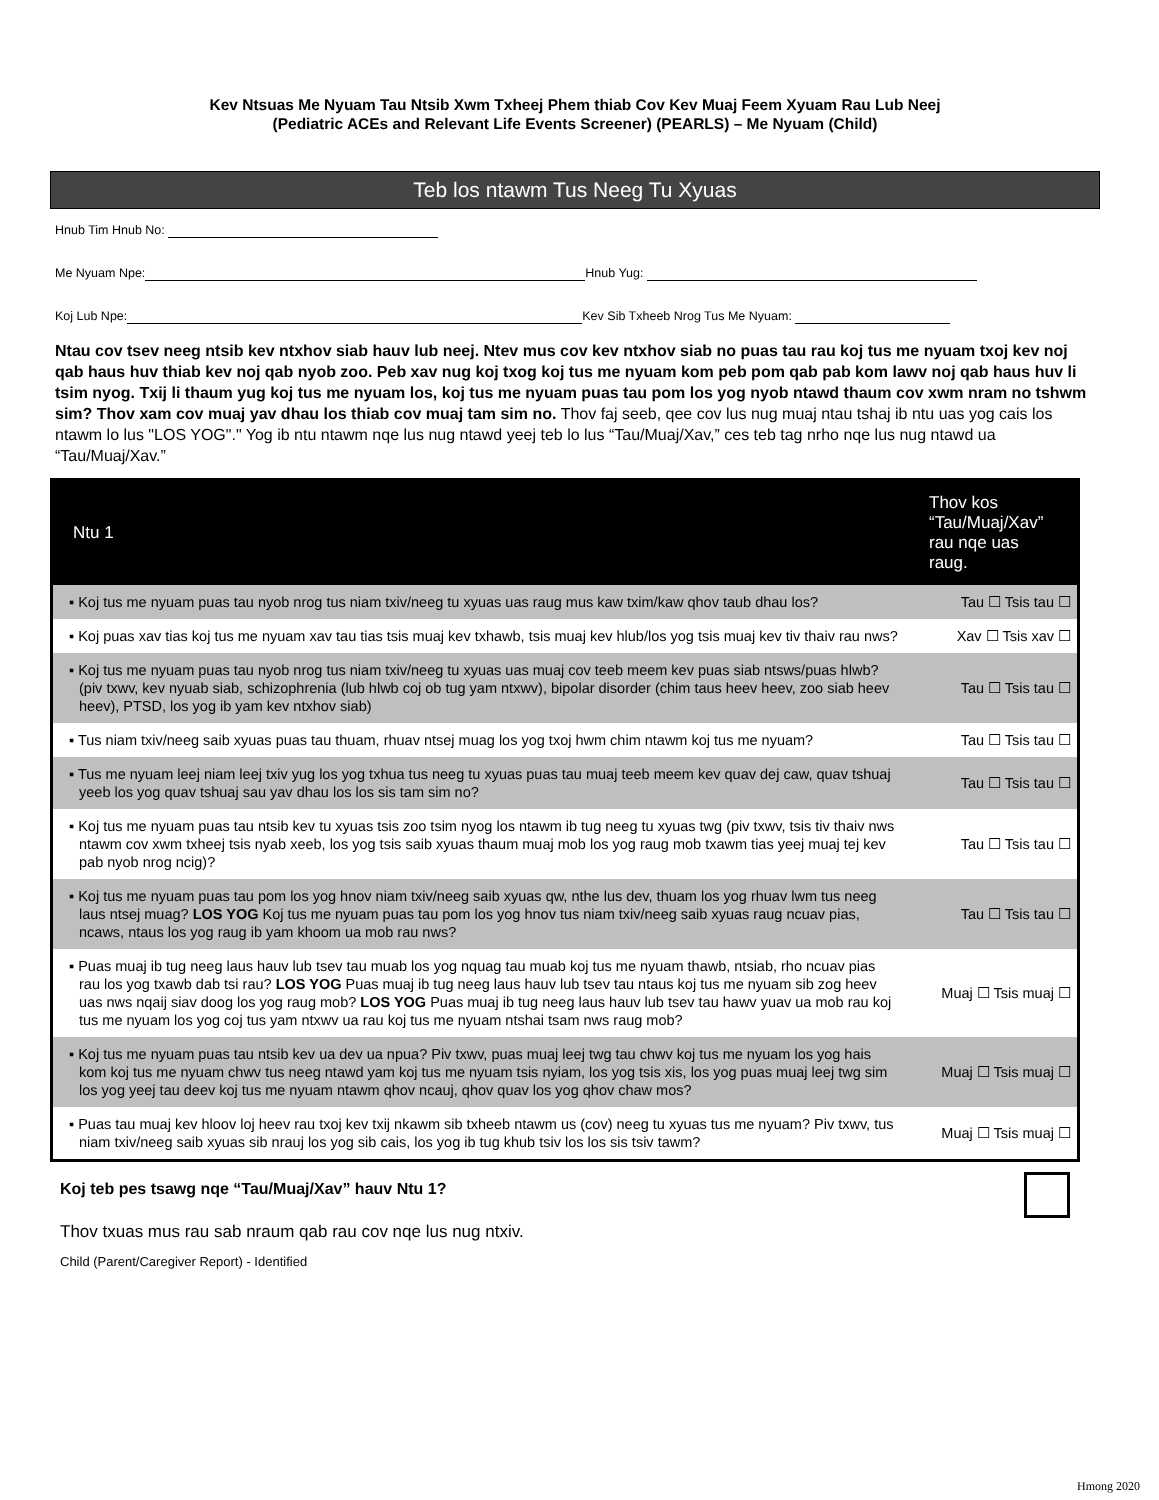Kev Ntsuas Me Nyuam Tau Ntsib Xwm Txheej Phem thiab Cov Kev Muaj Feem Xyuam Rau Lub Neej
(Pediatric ACEs and Relevant Life Events Screener) (PEARLS) – Me Nyuam (Child)
Teb los ntawm Tus Neeg Tu Xyuas
Hnub Tim Hnub No:
Me Nyuam Npe: Hnub Yug:
Koj Lub Npe: Kev Sib Txheeb Nrog Tus Me Nyuam:
Ntau cov tsev neeg ntsib kev ntxhov siab hauv lub neej. Ntev mus cov kev ntxhov siab no puas tau rau koj tus me nyuam txoj kev noj qab haus huv thiab kev noj qab nyob zoo. Peb xav nug koj txog koj tus me nyuam kom peb pom qab pab kom lawv noj qab haus huv li tsim nyog. Txij li thaum yug koj tus me nyuam los, koj tus me nyuam puas tau pom los yog nyob ntawd thaum cov xwm nram no tshwm sim? Thov xam cov muaj yav dhau los thiab cov muaj tam sim no. Thov faj seeb, qee cov lus nug muaj ntau tshaj ib ntu uas yog cais los ntawm lo lus "LOS YOG"." Yog ib ntu ntawm nqe lus nug ntawd yeej teb lo lus “Tau/Muaj/Xav,” ces teb tag nrho nqe lus nug ntawd ua “Tau/Muaj/Xav.”
| Ntu 1 | Thov kos “Tau/Muaj/Xav” rau nqe uas raug. |
| --- | --- |
| ▪ Koj tus me nyuam puas tau nyob nrog tus niam txiv/neeg tu xyuas uas raug mus kaw txim/kaw qhov taub dhau los? | Tau ☐ Tsis tau ☐ |
| ▪ Koj puas xav tias koj tus me nyuam xav tau tias tsis muaj kev txhawb, tsis muaj kev hlub/los yog tsis muaj kev tiv thaiv rau nws? | Xav ☐ Tsis xav ☐ |
| ▪ Koj tus me nyuam puas tau nyob nrog tus niam txiv/neeg tu xyuas uas muaj cov teeb meem kev puas siab ntsws/puas hlwb? (piv txwv, kev nyuab siab, schizophrenia (lub hlwb coj ob tug yam ntxwv), bipolar disorder (chim taus heev heev, zoo siab heev heev), PTSD, los yog ib yam kev ntxhov siab) | Tau ☐ Tsis tau ☐ |
| ▪ Tus niam txiv/neeg saib xyuas puas tau thuam, rhuav ntsej muag los yog txoj hwm chim ntawm koj tus me nyuam? | Tau ☐ Tsis tau ☐ |
| ▪ Tus me nyuam leej niam leej txiv yug los yog txhua tus neeg tu xyuas puas tau muaj teeb meem kev quav dej caw, quav tshuaj yeeb los yog quav tshuaj sau yav dhau los los sis tam sim no? | Tau ☐ Tsis tau ☐ |
| ▪ Koj tus me nyuam puas tau ntsib kev tu xyuas tsis zoo tsim nyog los ntawm ib tug neeg tu xyuas twg (piv txwv, tsis tiv thaiv nws ntawm cov xwm txheej tsis nyab xeeb, los yog tsis saib xyuas thaum muaj mob los yog raug mob txawm tias yeej muaj tej kev pab nyob nrog ncig)? | Tau ☐ Tsis tau ☐ |
| ▪ Koj tus me nyuam puas tau pom los yog hnov niam txiv/neeg saib xyuas qw, nthe lus dev, thuam los yog rhuav lwm tus neeg laus ntsej muag? LOS YOG Koj tus me nyuam puas tau pom los yog hnov tus niam txiv/neeg saib xyuas raug ncuav pias, ncaws, ntaus los yog raug ib yam khoom ua mob rau nws? | Tau ☐ Tsis tau ☐ |
| ▪ Puas muaj ib tug neeg laus hauv lub tsev tau muab los yog nquag tau muab koj tus me nyuam thawb, ntsiab, rho ncuav pias rau los yog txawb dab tsi rau? LOS YOG Puas muaj ib tug neeg laus hauv lub tsev tau ntaus koj tus me nyuam sib zog heev uas nws nqaij siav doog los yog raug mob? LOS YOG Puas muaj ib tug neeg laus hauv lub tsev tau hawv yuav ua mob rau koj tus me nyuam los yog coj tus yam ntxwv ua rau koj tus me nyuam ntshai tsam nws raug mob? | Muaj ☐ Tsis muaj ☐ |
| ▪ Koj tus me nyuam puas tau ntsib kev ua dev ua npua? Piv txwv, puas muaj leej twg tau chwv koj tus me nyuam los yog hais kom koj tus me nyuam chwv tus neeg ntawd yam koj tus me nyuam tsis nyiam, los yog tsis xis, los yog puas muaj leej twg sim los yog yeej tau deev koj tus me nyuam ntawm qhov ncauj, qhov quav los yog qhov chaw mos? | Muaj ☐ Tsis muaj ☐ |
| ▪ Puas tau muaj kev hloov loj heev rau txoj kev txij nkawm sib txheeb ntawm us (cov) neeg tu xyuas tus me nyuam? Piv txwv, tus niam txiv/neeg saib xyuas sib nrauj los yog sib cais, los yog ib tug khub tsiv los los sis tsiv tawm? | Muaj ☐ Tsis muaj ☐ |
Koj teb pes tsawg nqe “Tau/Muaj/Xav” hauv Ntu 1?
Thov txuas mus rau sab nraum qab rau cov nqe lus nug ntxiv.
Child (Parent/Caregiver Report) - Identified
Hmong 2020